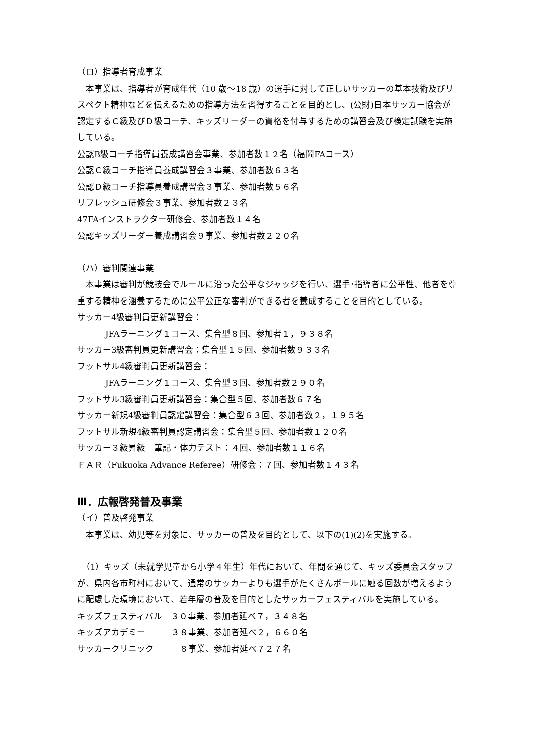（ロ）指導者育成事業
　本事業は、指導者が育成年代（10 歳～18 歳）の選手に対して正しいサッカーの基本技術及びリスペクト精神などを伝えるための指導方法を習得することを目的とし、(公財)日本サッカー協会が認定するＣ級及びＤ級コーチ、キッズリーダーの資格を付与するための講習会及び検定試験を実施している。
公認B級コーチ指導員養成講習会事業、参加者数１２名（福岡FAコース）
公認Ｃ級コーチ指導員養成講習会３事業、参加者数６３名
公認Ｄ級コーチ指導員養成講習会３事業、参加者数５６名
リフレッシュ研修会３事業、参加者数２３名
47FAインストラクター研修会、参加者数１４名
公認キッズリーダー養成講習会９事業、参加者数２２０名
（ハ）審判関連事業
　本事業は審判が競技会でルールに沿った公平なジャッジを行い、選手･指導者に公平性、他者を尊重する精神を涵養するために公平公正な審判ができる者を養成することを目的としている。
サッカー4級審判員更新講習会：
JFAラーニング１コース、集合型８回、参加者１，９３８名
サッカー3級審判員更新講習会：集合型１５回、参加者数９３３名
フットサル4級審判員更新講習会：
JFAラーニング１コース、集合型３回、参加者数２９０名
フットサル3級審判員更新講習会：集合型５回、参加者数６７名
サッカー新規4級審判員認定講習会：集合型６３回、参加者数２，１９５名
フットサル新規4級審判員認定講習会：集合型５回、参加者数１２０名
サッカー３級昇級　筆記・体力テスト：４回、参加者数１１６名
ＦＡＲ（Fukuoka Advance Referee）研修会：７回、参加者数１４３名
Ⅲ．広報啓発普及事業
（イ）普及啓発事業
　本事業は、幼児等を対象に、サッカーの普及を目的として、以下の(1)(2)を実施する。
　（1）キッズ（未就学児童から小学４年生）年代において、年間を通じて、キッズ委員会スタッフが、県内各市町村において、通常のサッカーよりも選手がたくさんボールに触る回数が増えるように配慮した環境において、若年層の普及を目的としたサッカーフェスティバルを実施している。
キッズフェスティバル　３０事業、参加者延べ７，３４８名
キッズアカデミー　　　３８事業、参加者延べ２，６６０名
サッカークリニック　　　８事業、参加者延べ７２７名